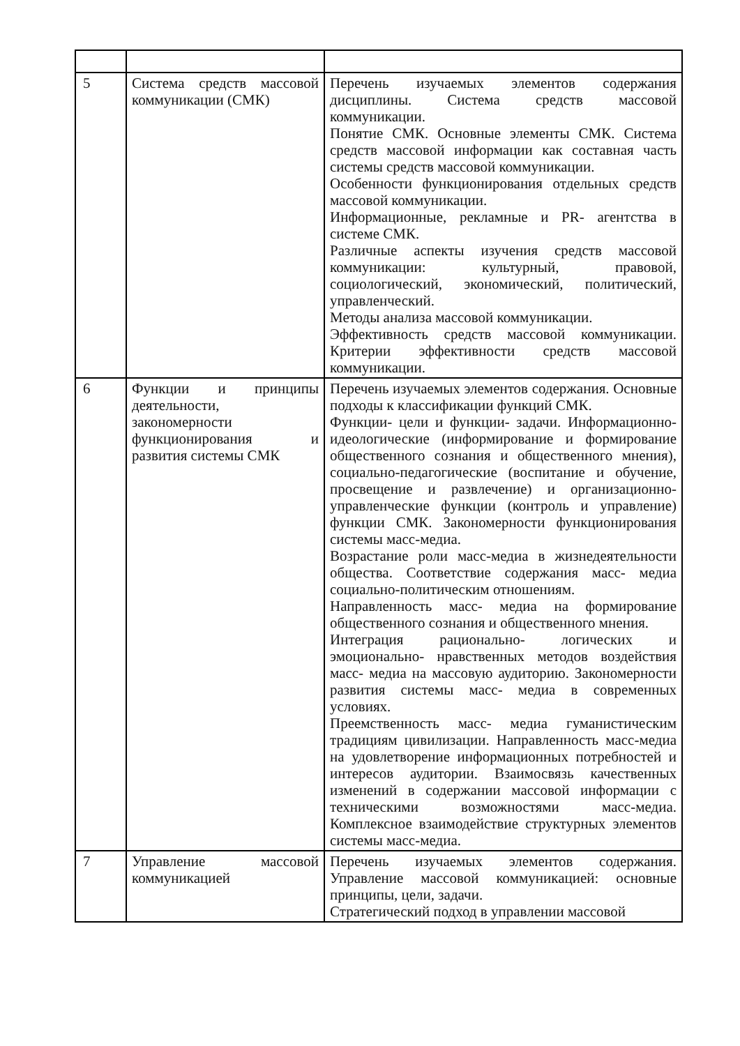| 5 | Система средств массовой коммуникации (СМК) | Перечень изучаемых элементов содержания дисциплины. Система средств массовой коммуникации. Понятие СМК. Основные элементы СМК. Система средств массовой информации как составная часть системы средств массовой коммуникации. Особенности функционирования отдельных средств массовой коммуникации. Информационные, рекламные и PR- агентства в системе СМК. Различные аспекты изучения средств массовой коммуникации: культурный, правовой, социологический, экономический, политический, управленческий. Методы анализа массовой коммуникации. Эффективность средств массовой коммуникации. Критерии эффективности средств массовой коммуникации. |
| 6 | Функции и принципы деятельности, закономерности функционирования и развития системы СМК | Перечень изучаемых элементов содержания. Основные подходы к классификации функций СМК. Функции- цели и функции- задачи. Информационно- идеологические (информирование и формирование общественного сознания и общественного мнения), социально-педагогические (воспитание и обучение, просвещение и развлечение) и организационно-управленческие функции (контроль и управление) функции СМК. Закономерности функционирования системы масс-медиа. Возрастание роли масс-медиа в жизнедеятельности общества. Соответствие содержания масс- медиа социально-политическим отношениям. Направленность масс- медиа на формирование общественного сознания и общественного мнения. Интеграция рационально- логических и эмоционально- нравственных методов воздействия масс- медиа на массовую аудиторию. Закономерности развития системы масс- медиа в современных условиях. Преемственность масс- медиа гуманистическим традициям цивилизации. Направленность масс-медиа на удовлетворение информационных потребностей и интересов аудитории. Взаимосвязь качественных изменений в содержании массовой информации с техническими возможностями масс-медиа. Комплексное взаимодействие структурных элементов системы масс-медиа. |
| 7 | Управление массовой коммуникацией | Перечень изучаемых элементов содержания. Управление массовой коммуникацией: основные принципы, цели, задачи. Стратегический подход в управлении массовой |